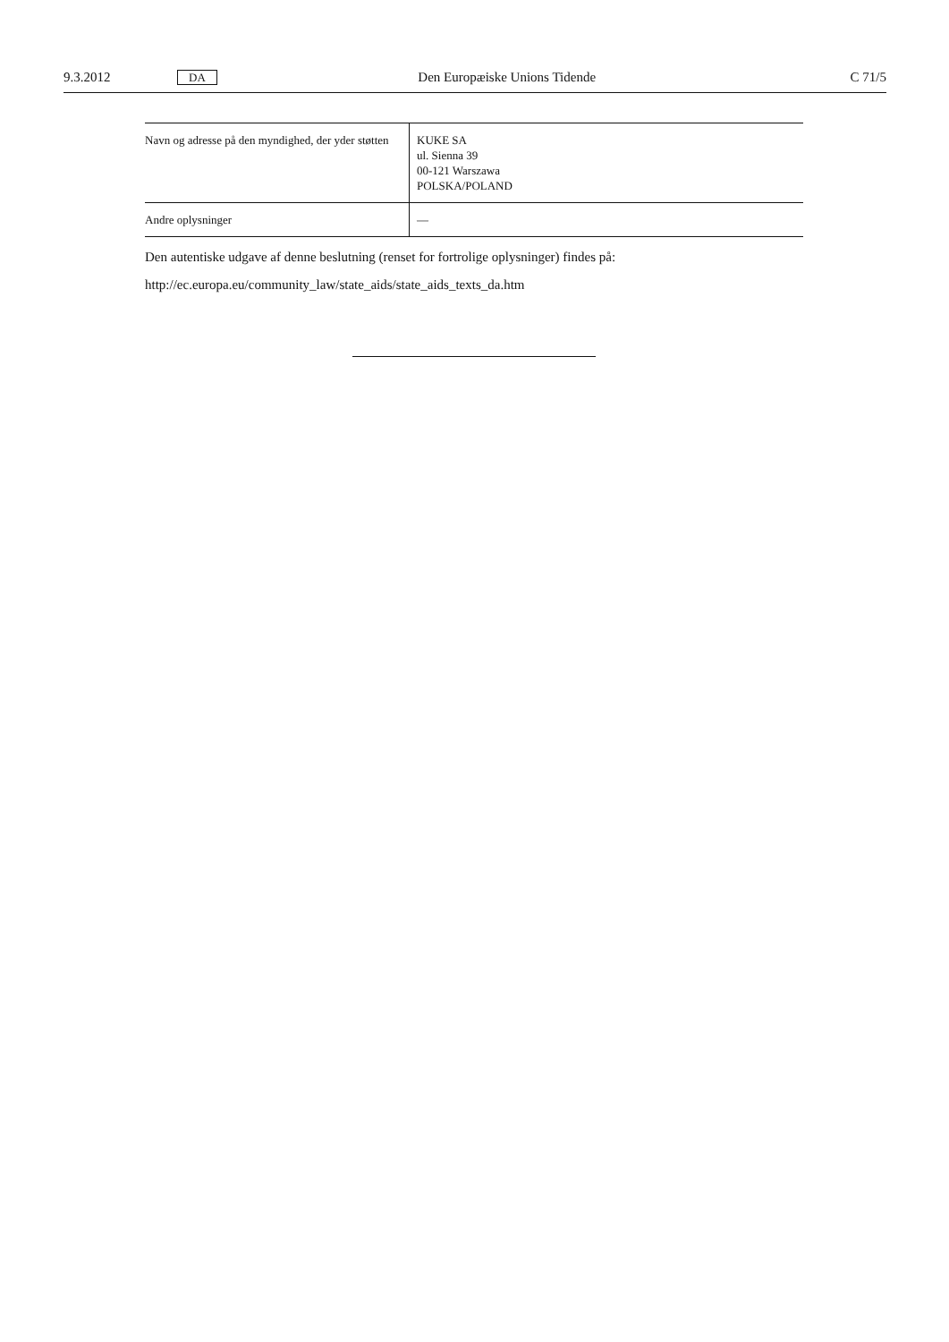9.3.2012 DA Den Europæiske Unions Tidende C 71/5
| Navn og adresse på den myndighed, der yder støtten | KUKE SA ul. Sienna 39 00-121 Warszawa POLSKA/POLAND |
| Andre oplysninger | — |
Den autentiske udgave af denne beslutning (renset for fortrolige oplysninger) findes på:
http://ec.europa.eu/community_law/state_aids/state_aids_texts_da.htm